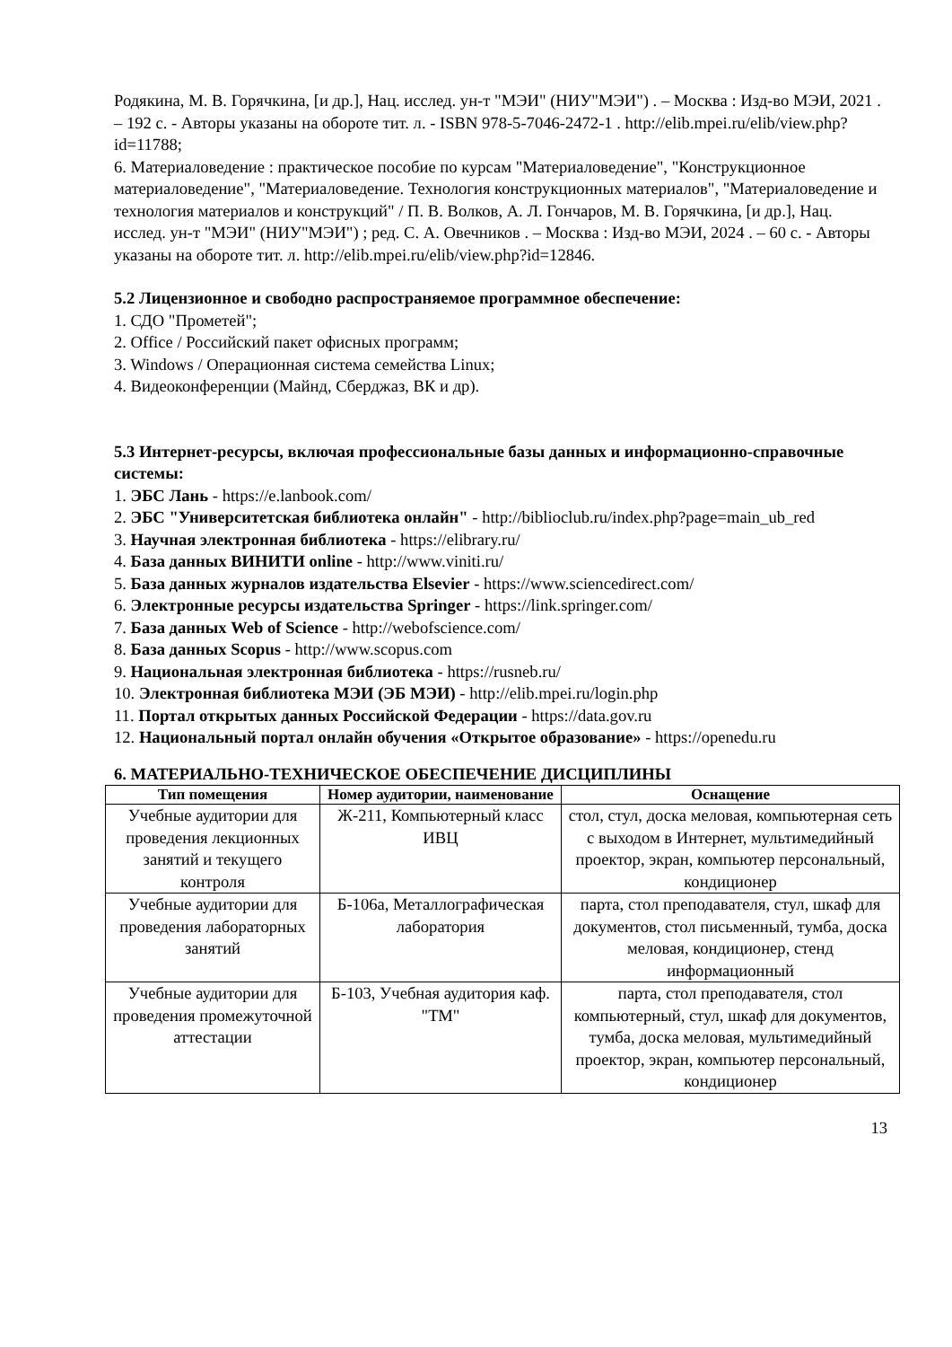Родякина, М. В. Горячкина, [и др.], Нац. исслед. ун-т "МЭИ" (НИУ"МЭИ") . – Москва : Изд-во МЭИ, 2021 . – 192 с. - Авторы указаны на обороте тит. л. - ISBN 978-5-7046-2472-1 . http://elib.mpei.ru/elib/view.php?id=11788;
6. Материаловедение : практическое пособие по курсам "Материаловедение", "Конструкционное материаловедение", "Материаловедение. Технология конструкционных материалов", "Материаловедение и технология материалов и конструкций" / П. В. Волков, А. Л. Гончаров, М. В. Горячкина, [и др.], Нац. исслед. ун-т "МЭИ" (НИУ"МЭИ") ; ред. С. А. Овечников . – Москва : Изд-во МЭИ, 2024 . – 60 с. - Авторы указаны на обороте тит. л. http://elib.mpei.ru/elib/view.php?id=12846.
5.2 Лицензионное и свободно распространяемое программное обеспечение:
1. СДО "Прометей";
2. Office / Российский пакет офисных программ;
3. Windows / Операционная система семейства Linux;
4. Видеоконференции (Майнд, Сберджаз, ВК и др).
5.3 Интернет-ресурсы, включая профессиональные базы данных и информационно-справочные системы:
1. ЭБС Лань - https://e.lanbook.com/
2. ЭБС "Университетская библиотека онлайн" - http://biblioclub.ru/index.php?page=main_ub_red
3. Научная электронная библиотека - https://elibrary.ru/
4. База данных ВИНИТИ online - http://www.viniti.ru/
5. База данных журналов издательства Elsevier - https://www.sciencedirect.com/
6. Электронные ресурсы издательства Springer - https://link.springer.com/
7. База данных Web of Science - http://webofscience.com/
8. База данных Scopus - http://www.scopus.com
9. Национальная электронная библиотека - https://rusneb.ru/
10. Электронная библиотека МЭИ (ЭБ МЭИ) - http://elib.mpei.ru/login.php
11. Портал открытых данных Российской Федерации - https://data.gov.ru
12. Национальный портал онлайн обучения «Открытое образование» - https://openedu.ru
6. МАТЕРИАЛЬНО-ТЕХНИЧЕСКОЕ ОБЕСПЕЧЕНИЕ ДИСЦИПЛИНЫ
| Тип помещения | Номер аудитории, наименование | Оснащение |
| --- | --- | --- |
| Учебные аудитории для проведения лекционных занятий и текущего контроля | Ж-211, Компьютерный класс ИВЦ | стол, стул, доска меловая, компьютерная сеть с выходом в Интернет, мультимедийный проектор, экран, компьютер персональный, кондиционер |
| Учебные аудитории для проведения лабораторных занятий | Б-106а, Металлографическая лаборатория | парта, стол преподавателя, стул, шкаф для документов, стол письменный, тумба, доска меловая, кондиционер, стенд информационный |
| Учебные аудитории для проведения промежуточной аттестации | Б-103, Учебная аудитория каф. "ТМ" | парта, стол преподавателя, стол компьютерный, стул, шкаф для документов, тумба, доска меловая, мультимедийный проектор, экран, компьютер персональный, кондиционер |
13